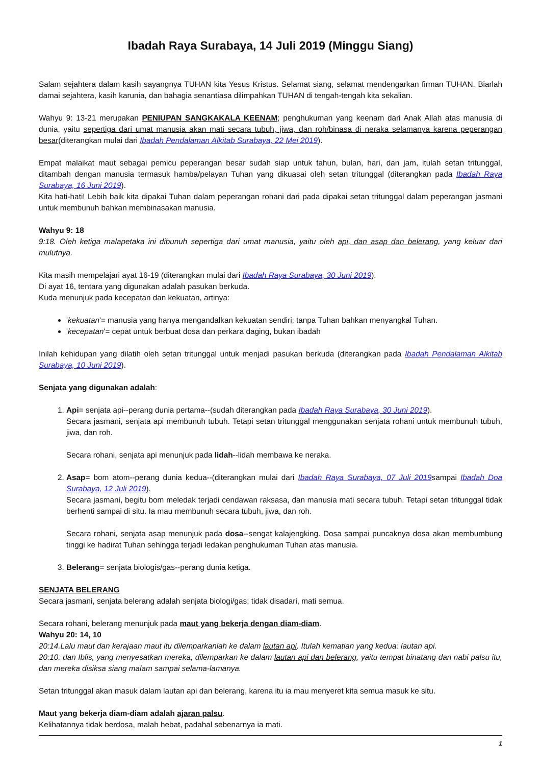Ibadah Raya Surabaya, 14 Juli 2019 (Minggu Siang)
Salam sejahtera dalam kasih sayangnya TUHAN kita Yesus Kristus. Selamat siang, selamat mendengarkan firman TUHAN. Biarlah damai sejahtera, kasih karunia, dan bahagia senantiasa dilimpahkan TUHAN di tengah-tengah kita sekalian.
Wahyu 9: 13-21 merupakan PENIUPAN SANGKAKALA KEENAM; penghukuman yang keenam dari Anak Allah atas manusia di dunia, yaitu sepertiga dari umat manusia akan mati secara tubuh, jiwa, dan roh/binasa di neraka selamanya karena peperangan besar(diterangkan mulai dari Ibadah Pendalaman Alkitab Surabaya, 22 Mei 2019).
Empat malaikat maut sebagai pemicu peperangan besar sudah siap untuk tahun, bulan, hari, dan jam, itulah setan tritunggal, ditambah dengan manusia termasuk hamba/pelayan Tuhan yang dikuasai oleh setan tritunggal (diterangkan pada Ibadah Raya Surabaya, 16 Juni 2019).
Kita hati-hati! Lebih baik kita dipakai Tuhan dalam peperangan rohani dari pada dipakai setan tritunggal dalam peperangan jasmani untuk membunuh bahkan membinasakan manusia.
Wahyu 9: 18
9:18. Oleh ketiga malapetaka ini dibunuh sepertiga dari umat manusia, yaitu oleh api, dan asap dan belerang, yang keluar dari mulutnya.
Kita masih mempelajari ayat 16-19 (diterangkan mulai dari Ibadah Raya Surabaya, 30 Juni 2019).
Di ayat 16, tentara yang digunakan adalah pasukan berkuda.
Kuda menunjuk pada kecepatan dan kekuatan, artinya:
'kekuatan'= manusia yang hanya mengandalkan kekuatan sendiri; tanpa Tuhan bahkan menyangkal Tuhan.
'kecepatan'= cepat untuk berbuat dosa dan perkara daging, bukan ibadah
Inilah kehidupan yang dilatih oleh setan tritunggal untuk menjadi pasukan berkuda (diterangkan pada Ibadah Pendalaman Alkitab Surabaya, 10 Juni 2019).
Senjata yang digunakan adalah:
1. Api= senjata api--perang dunia pertama--(sudah diterangkan pada Ibadah Raya Surabaya, 30 Juni 2019).
Secara jasmani, senjata api membunuh tubuh. Tetapi setan tritunggal menggunakan senjata rohani untuk membunuh tubuh, jiwa, dan roh.
Secara rohani, senjata api menunjuk pada lidah--lidah membawa ke neraka.
2. Asap= bom atom--perang dunia kedua--(diterangkan mulai dari Ibadah Raya Surabaya, 07 Juli 2019sampai Ibadah Doa Surabaya, 12 Juli 2019).
Secara jasmani, begitu bom meledak terjadi cendawan raksasa, dan manusia mati secara tubuh. Tetapi setan tritunggal tidak berhenti sampai di situ. Ia mau membunuh secara tubuh, jiwa, dan roh.
Secara rohani, senjata asap menunjuk pada dosa--sengat kalajengking. Dosa sampai puncaknya dosa akan membumbung tinggi ke hadirat Tuhan sehingga terjadi ledakan penghukuman Tuhan atas manusia.
3. Belerang= senjata biologis/gas--perang dunia ketiga.
SENJATA BELERANG
Secara jasmani, senjata belerang adalah senjata biologi/gas; tidak disadari, mati semua.
Secara rohani, belerang menunjuk pada maut yang bekerja dengan diam-diam.
Wahyu 20: 14, 10
20:14.Lalu maut dan kerajaan maut itu dilemparkanlah ke dalam lautan api. Itulah kematian yang kedua: lautan api.
20:10. dan Iblis, yang menyesatkan mereka, dilemparkan ke dalam lautan api dan belerang, yaitu tempat binatang dan nabi palsu itu, dan mereka disiksa siang malam sampai selama-lamanya.
Setan tritunggal akan masuk dalam lautan api dan belerang, karena itu ia mau menyeret kita semua masuk ke situ.
Maut yang bekerja diam-diam adalah ajaran palsu.
Kelihatannya tidak berdosa, malah hebat, padahal sebenarnya ia mati.
1